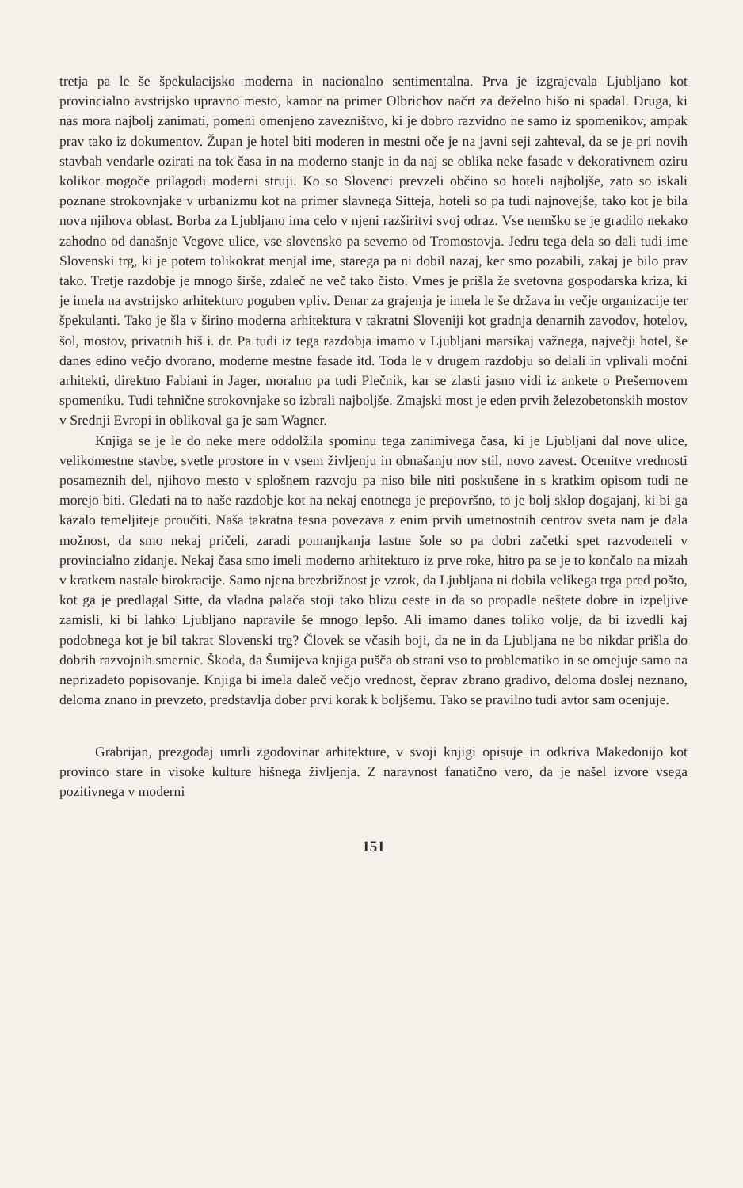tretja pa le še špekulacijsko moderna in nacionalno sentimentalna. Prva je izgrajevala Ljubljano kot provincialno avstrijsko upravno mesto, kamor na primer Olbrichov načrt za deželno hišo ni spadal. Druga, ki nas mora najbolj zanimati, pomeni omenjeno zavezništvo, ki je dobro razvidno ne samo iz spomenikov, ampak prav tako iz dokumentov. Župan je hotel biti moderen in mestni oče je na javni seji zahteval, da se je pri novih stavbah vendarle ozirati na tok časa in na moderno stanje in da naj se oblika neke fasade v dekorativnem oziru kolikor mogoče prilagodi moderni struji. Ko so Slovenci prevzeli občino so hoteli najboljše, zato so iskali poznane strokovnjake v urbanizmu kot na primer slavnega Sitteja, hoteli so pa tudi najnovejše, tako kot je bila nova njihova oblast. Borba za Ljubljano ima celo v njeni razširitvi svoj odraz. Vse nemško se je gradilo nekako zahodno od današnje Vegove ulice, vse slovensko pa severno od Tromostovja. Jedru tega dela so dali tudi ime Slovenski trg, ki je potem tolikokrat menjal ime, starega pa ni dobil nazaj, ker smo pozabili, zakaj je bilo prav tako. Tretje razdobje je mnogo širše, zdaleč ne več tako čisto. Vmes je prišla že svetovna gospodarska kriza, ki je imela na avstrijsko arhitekturo poguben vpliv. Denar za grajenja je imela le še država in večje organizacije ter špekulanti. Tako je šla v širino moderna arhitektura v takratni Sloveniji kot gradnja denarnih zavodov, hotelov, šol, mostov, privatnih hiš i. dr. Pa tudi iz tega razdobja imamo v Ljubljani marsikaj važnega, največji hotel, še danes edino večjo dvorano, moderne mestne fasade itd. Toda le v drugem razdobju so delali in vplivali močni arhitekti, direktno Fabiani in Jager, moralno pa tudi Plečnik, kar se zlasti jasno vidi iz ankete o Prešernovem spomeniku. Tudi tehnične strokovnjake so izbrali najboljše. Zmajski most je eden prvih železobetonskih mostov v Srednji Evropi in oblikoval ga je sam Wagner.
Knjiga se je le do neke mere oddolžila spominu tega zanimivega časa, ki je Ljubljani dal nove ulice, velikomestne stavbe, svetle prostore in v vsem življenju in obnašanju nov stil, novo zavest. Ocenitve vrednosti posameznih del, njihovo mesto v splošnem razvoju pa niso bile niti poskušene in s kratkim opisom tudi ne morejo biti. Gledati na to naše razdobje kot na nekaj enotnega je prepovršno, to je bolj sklop dogajanj, ki bi ga kazalo temeljiteje proučiti. Naša takratna tesna povezava z enim prvih umetnostnih centrov sveta nam je dala možnost, da smo nekaj pričeli, zaradi pomanjkanja lastne šole so pa dobri začetki spet razvodeneli v provincialno zidanje. Nekaj časa smo imeli moderno arhitekturo iz prve roke, hitro pa se je to končalo na mizah v kratkem nastale birokracije. Samo njena brezbrižnost je vzrok, da Ljubljana ni dobila velikega trga pred pošto, kot ga je predlagal Sitte, da vladna palača stoji tako blizu ceste in da so propadle neštete dobre in izpeljive zamisli, ki bi lahko Ljubljano napravile še mnogo lepšo. Ali imamo danes toliko volje, da bi izvedli kaj podobnega kot je bil takrat Slovenski trg? Človek se včasih boji, da ne in da Ljubljana ne bo nikdar prišla do dobrih razvojnih smernic. Škoda, da Šumijeva knjiga pušča ob strani vso to problematiko in se omejuje samo na neprizadeto popisovanje. Knjiga bi imela daleč večjo vrednost, čeprav zbrano gradivo, deloma doslej neznano, deloma znano in prevzeto, predstavlja dober prvi korak k boljšemu. Tako se pravilno tudi avtor sam ocenjuje.
Grabrijan, prezgodaj umrli zgodovinar arhitekture, v svoji knjigi opisuje in odkriva Makedonijo kot provinco stare in visoke kulture hišnega življenja. Z naravnost fanatično vero, da je našel izvore vsega pozitivnega v moderni
151